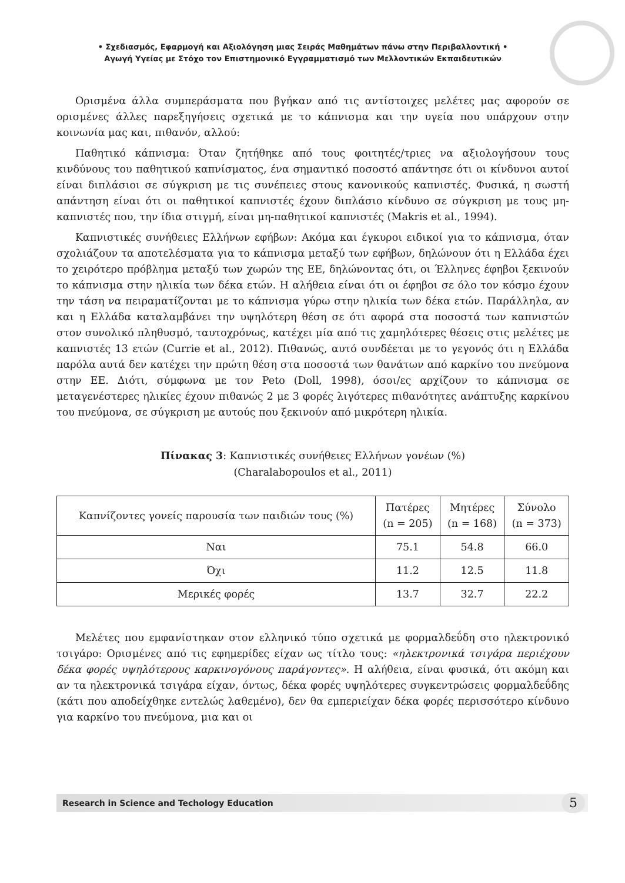• Σχεδιασμός, Εφαρμογή και Αξιολόγηση μιας Σειράς Μαθημάτων πάνω στην Περιβαλλοντική •
Αγωγή Υγείας με Στόχο τον Επιστημονικό Εγγραμματισμό των Μελλοντικών Εκπαιδευτικών
Ορισμένα άλλα συμπεράσματα που βγήκαν από τις αντίστοιχες μελέτες μας αφορούν σε ορισμένες άλλες παρεξηγήσεις σχετικά με το κάπνισμα και την υγεία που υπάρχουν στην κοινωνία μας και, πιθανόν, αλλού:
Παθητικό κάπνισμα: Όταν ζητήθηκε από τους φοιτητές/τριες να αξιολογήσουν τους κινδύνους του παθητικού καπνίσματος, ένα σημαντικό ποσοστό απάντησε ότι οι κίνδυνοι αυτοί είναι διπλάσιοι σε σύγκριση με τις συνέπειες στους κανονικούς καπνιστές. Φυσικά, η σωστή απάντηση είναι ότι οι παθητικοί καπνιστές έχουν διπλάσιο κίνδυνο σε σύγκριση με τους μη-καπνιστές που, την ίδια στιγμή, είναι μη-παθητικοί καπνιστές (Makris et al., 1994).
Καπνιστικές συνήθειες Ελλήνων εφήβων: Ακόμα και έγκυροι ειδικοί για το κάπνισμα, όταν σχολιάζουν τα αποτελέσματα για το κάπνισμα μεταξύ των εφήβων, δηλώνουν ότι η Ελλάδα έχει το χειρότερο πρόβλημα μεταξύ των χωρών της ΕΕ, δηλώνοντας ότι, οι Έλληνες έφηβοι ξεκινούν το κάπνισμα στην ηλικία των δέκα ετών. Η αλήθεια είναι ότι οι έφηβοι σε όλο τον κόσμο έχουν την τάση να πειραματίζονται με το κάπνισμα γύρω στην ηλικία των δέκα ετών. Παράλληλα, αν και η Ελλάδα καταλαμβάνει την υψηλότερη θέση σε ότι αφορά στα ποσοστά των καπνιστών στον συνολικό πληθυσμό, ταυτοχρόνως, κατέχει μία από τις χαμηλότερες θέσεις στις μελέτες με καπνιστές 13 ετών (Currie et al., 2012). Πιθανώς, αυτό συνδέεται με το γεγονός ότι η Ελλάδα παρόλα αυτά δεν κατέχει την πρώτη θέση στα ποσοστά των θανάτων από καρκίνο του πνεύμονα στην ΕΕ. Διότι, σύμφωνα με τον Peto (Doll, 1998), όσοι/ες αρχίζουν το κάπνισμα σε μεταγενέστερες ηλικίες έχουν πιθανώς 2 με 3 φορές λιγότερες πιθανότητες ανάπτυξης καρκίνου του πνεύμονα, σε σύγκριση με αυτούς που ξεκινούν από μικρότερη ηλικία.
Πίνακας 3: Καπνιστικές συνήθειες Ελλήνων γονέων (%)
(Charalabopoulos et al., 2011)
| Καπνίζοντες γονείς παρουσία των παιδιών τους (%) | Πατέρες (n = 205) | Μητέρες (n = 168) | Σύνολο (n = 373) |
| --- | --- | --- | --- |
| Ναι | 75.1 | 54.8 | 66.0 |
| Όχι | 11.2 | 12.5 | 11.8 |
| Μερικές φορές | 13.7 | 32.7 | 22.2 |
Μελέτες που εμφανίστηκαν στον ελληνικό τύπο σχετικά με φορμαλδεΰδη στο ηλεκτρονικό τσιγάρο: Ορισμένες από τις εφημερίδες είχαν ως τίτλο τους: «ηλεκτρονικά τσιγάρα περιέχουν δέκα φορές υψηλότερους καρκινογόνους παράγοντες». Η αλήθεια, είναι φυσικά, ότι ακόμη και αν τα ηλεκτρονικά τσιγάρα είχαν, όντως, δέκα φορές υψηλότερες συγκεντρώσεις φορμαλδεΰδης (κάτι που αποδείχθηκε εντελώς λαθεμένο), δεν θα εμπεριείχαν δέκα φορές περισσότερο κίνδυνο για καρκίνο του πνεύμονα, μια και οι
Research in Science and Techology Education 5